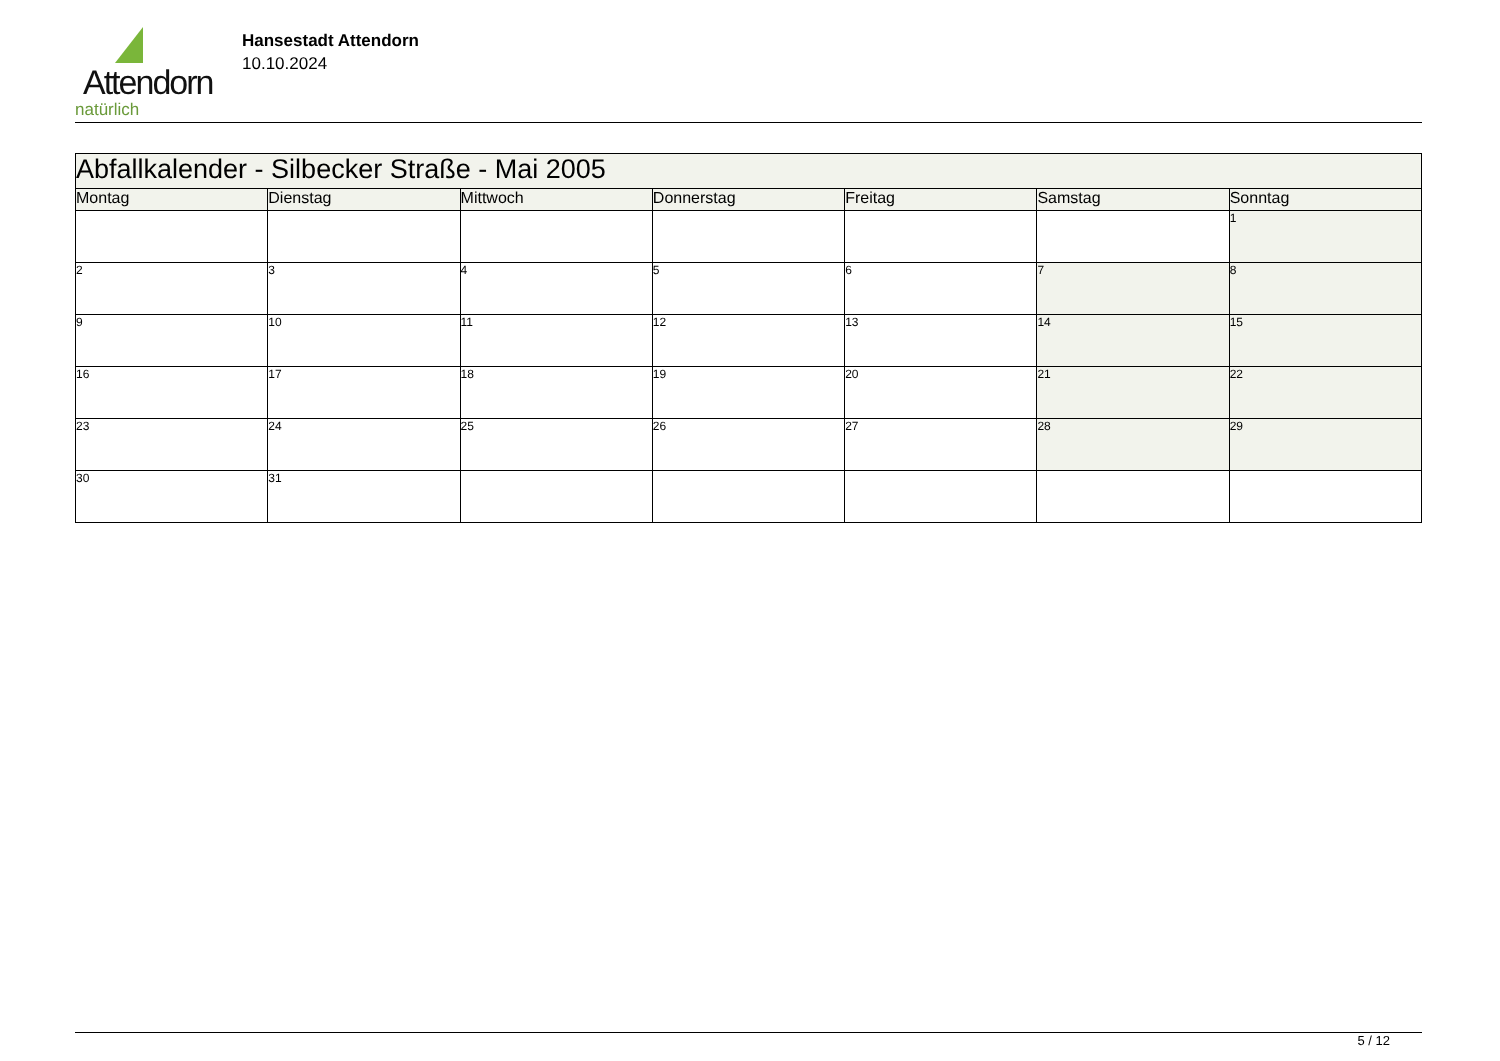Attendorn
natürlich
Hansestadt Attendorn
10.10.2024
| Abfallkalender - Silbecker Straße - Mai 2005 | | | | | | |
| Montag | Dienstag | Mittwoch | Donnerstag | Freitag | Samstag | Sonntag |
| | | | | | | 1 |
| 2 | 3 | 4 | 5 | 6 | 7 | 8 |
| 9 | 10 | 11 | 12 | 13 | 14 | 15 |
| 16 | 17 | 18 | 19 | 20 | 21 | 22 |
| 23 | 24 | 25 | 26 | 27 | 28 | 29 |
| 30 | 31 | | | | | |
5 / 12